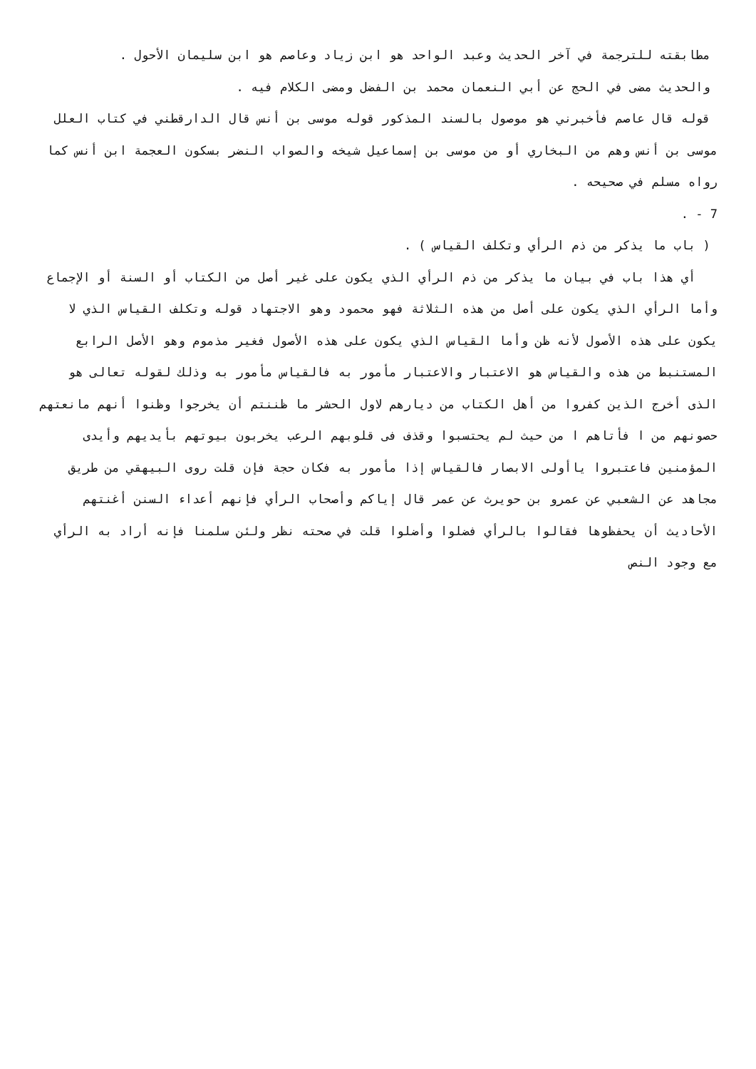مطابقته للترجمة في آخر الحديث وعبد الواحد هو ابن زياد وعاصم هو ابن سليمان الأحول .
والحديث مضى في الحج عن أبي النعمان محمد بن الفضل ومضى الكلام فيه .
قوله قال عاصم فأخبرني هو موصول بالسند المذكور قوله موسى بن أنس قال الدارقطني في كتاب العلل موسى بن أنس وهم من البخاري أو من موسى بن إسماعيل شيخه والصواب النضر بسكون العجمة ابن أنس كما رواه مسلم في صحيحه .
7 - .
( باب ما يذكر من ذم الرأي وتكلف القياس ) .
أي هذا باب في بيان ما يذكر من ذم الرأي الذي يكون على غير أصل من الكتاب أو السنة أو الإجماع وأما الرأي الذي يكون على أصل من هذه الثلاثة فهو محمود وهو الاجتهاد قوله وتكلف القياس الذي لا يكون على هذه الأصول لأنه ظن وأما القياس الذي يكون على هذه الأصول فغير مذموم وهو الأصل الرابع المستنبط من هذه والقياس هو الاعتبار والاعتبار مأمور به فالقياس مأمور به وذلك لقوله تعالى هو الذى أخرج الذين كفروا من أهل الكتاب من ديارهم لاول الحشر ما ظننتم أن يخرجوا وظنوا أنهم مانعتهم حصونهم من ا فأتاهم ا من حيث لم يحتسبوا وقذف فى قلوبهم الرعب يخربون بيوتهم بأيديهم وأيدى المؤمنين فاعتبروا ياأولى الابصار فالقياس إذا مأمور به فكان حجة فإن قلت روى البيهقي من طريق مجاهد عن الشعبي عن عمرو بن حويرث عن عمر قال إياكم وأصحاب الرأي فإنهم أعداء السنن أغنتهم الأحاديث أن يحفظوها فقالوا بالرأي فضلوا وأضلوا قلت في صحته نظر ولئن سلمنا فإنه أراد به الرأي مع وجود النص